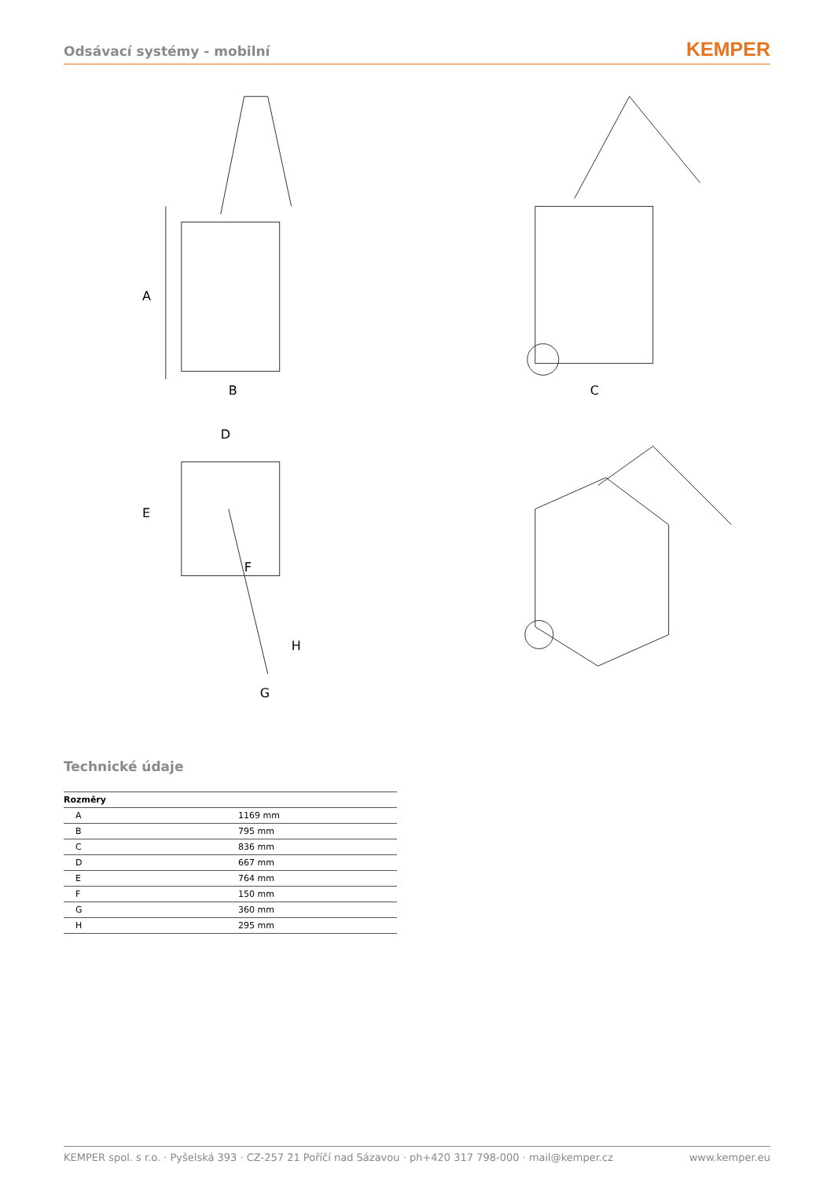Odsávací systémy - mobilní
KEMPER
A
B
C
D
E
F
G
H
Technické údaje
| Rozměry | |
| --- | --- |
| A | 1169 mm |
| B | 795 mm |
| C | 836 mm |
| D | 667 mm |
| E | 764 mm |
| F | 150 mm |
| G | 360 mm |
| H | 295 mm |
KEMPER spol. s r.o. · Pyšelská 393 · CZ-257 21 Poříčí nad Sázavou · ph+420 317 798-000 · mail@kemper.cz www.kemper.eu